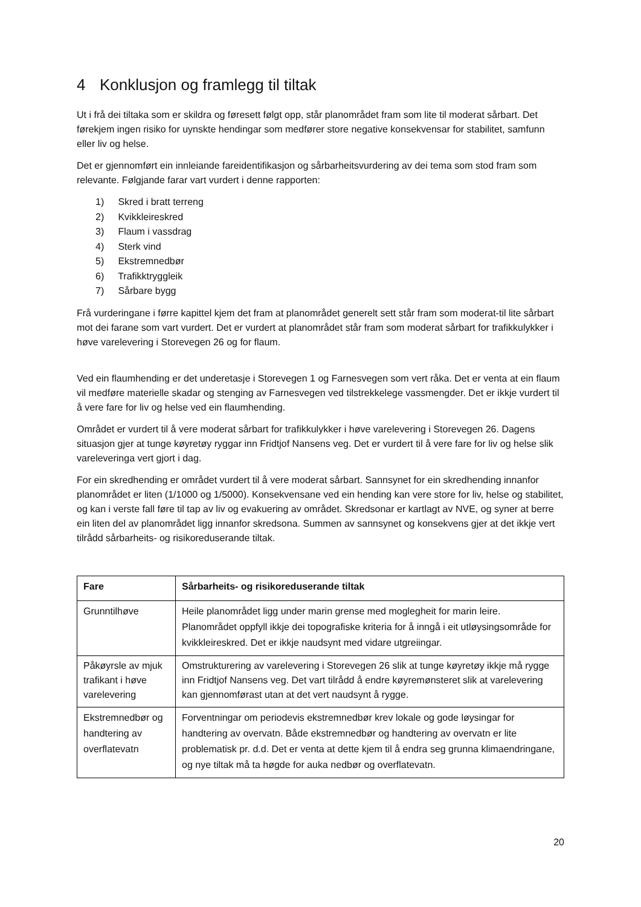4 Konklusjon og framlegg til tiltak
Ut i frå dei tiltaka som er skildra og føresett følgt opp, står planområdet fram som lite til moderat sårbart. Det førekjem ingen risiko for uynskte hendingar som medfører store negative konsekvensar for stabilitet, samfunn eller liv og helse.
Det er gjennomført ein innleiande fareidentifikasjon og sårbarheitsvurdering av dei tema som stod fram som relevante. Følgjande farar vart vurdert i denne rapporten:
1) Skred i bratt terreng
2) Kvikkleireskred
3) Flaum i vassdrag
4) Sterk vind
5) Ekstremnedbør
6) Trafikktryggleik
7) Sårbare bygg
Frå vurderingane i førre kapittel kjem det fram at planområdet generelt sett står fram som moderat-til lite sårbart mot dei farane som vart vurdert. Det er vurdert at planområdet står fram som moderat sårbart for trafikkulykker i høve varelevering i Storevegen 26 og for flaum.
Ved ein flaumhending er det underetasje i Storevegen 1 og Farnesvegen som vert råka. Det er venta at ein flaum vil medføre materielle skadar og stenging av Farnesvegen ved tilstrekkelege vassmengder. Det er ikkje vurdert til å vere fare for liv og helse ved ein flaumhending.
Området er vurdert til å vere moderat sårbart for trafikkulykker i høve varelevering i Storevegen 26. Dagens situasjon gjer at tunge køyretøy ryggar inn Fridtjof Nansens veg. Det er vurdert til å vere fare for liv og helse slik vareleveringa vert gjort i dag.
For ein skredhending er området vurdert til å vere moderat sårbart. Sannsynet for ein skredhending innanfor planområdet er liten (1/1000 og 1/5000). Konsekvensane ved ein hending kan vere store for liv, helse og stabilitet, og kan i verste fall føre til tap av liv og evakuering av området. Skredsonar er kartlagt av NVE, og syner at berre ein liten del av planområdet ligg innanfor skredsona. Summen av sannsynet og konsekvens gjer at det ikkje vert tilrådd sårbarheits- og risikoreduserande tiltak.
| Fare | Sårbarheits- og risikoreduserande tiltak |
| --- | --- |
| Grunntilhøve | Heile planområdet ligg under marin grense med moglegheit for marin leire. Planområdet oppfyll ikkje dei topografiske kriteria for å inngå i eit utløysingsområde for kvikkleireskred. Det er ikkje naudsynt med vidare utgreiingar. |
| Påkøyrsle av mjuk trafikant i høve varelevering | Omstrukturering av varelevering i Storevegen 26 slik at tunge køyretøy ikkje må rygge inn Fridtjof Nansens veg. Det vart tilrådd å endre køyremønsteret slik at varelevering kan gjennomførast utan at det vert naudsynt å rygge. |
| Ekstremnedbør og handtering av overflatevatn | Forventningar om periodevis ekstremnedbør krev lokale og gode løysingar for handtering av overvatn. Både ekstremnedbør og handtering av overvatn er lite problematisk pr. d.d. Det er venta at dette kjem til å endra seg grunna klimaendringane, og nye tiltak må ta høgde for auka nedbør og overflatevatn. |
20